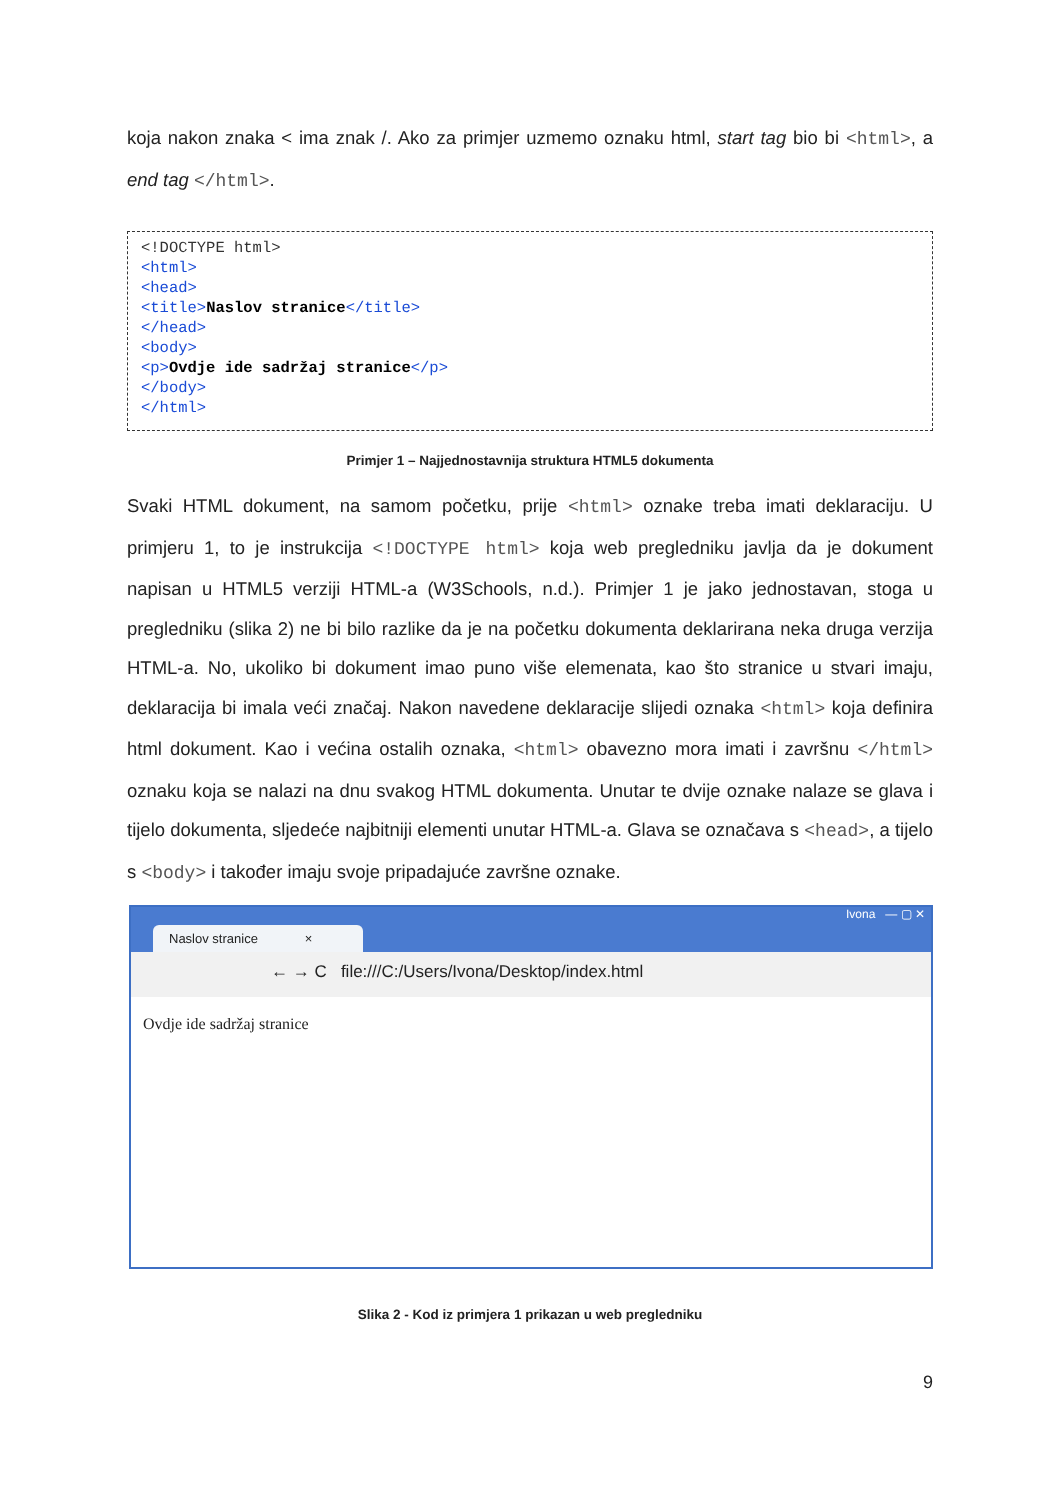koja nakon znaka < ima znak /. Ako za primjer uzmemo oznaku html, start tag bio bi <html>, a end tag </html>.
<!DOCTYPE html> <html> <head> <title>Naslov stranice</title> </head> <body> <p>Ovdje ide sadržaj stranice</p> </body> </html>
Primjer 1 – Najjednostavnija struktura HTML5 dokumenta
Svaki HTML dokument, na samom početku, prije <html> oznake treba imati deklaraciju. U primjeru 1, to je instrukcija <!DOCTYPE html> koja web pregledniku javlja da je dokument napisan u HTML5 verziji HTML-a (W3Schools, n.d.). Primjer 1 je jako jednostavan, stoga u pregledniku (slika 2) ne bi bilo razlike da je na početku dokumenta deklarirana neka druga verzija HTML-a. No, ukoliko bi dokument imao puno više elemenata, kao što stranice u stvari imaju, deklaracija bi imala veći značaj. Nakon navedene deklaracije slijedi oznaka <html> koja definira html dokument. Kao i većina ostalih oznaka, <html> obavezno mora imati i završnu </html> oznaku koja se nalazi na dnu svakog HTML dokumenta. Unutar te dvije oznake nalaze se glava i tijelo dokumenta, sljedeće najbitniji elementi unutar HTML-a. Glava se označava s <head>, a tijelo s <body> i također imaju svoje pripadajuće završne oznake.
Ivona — ▢ ✕
Naslov stranice ×
← → C file:///C:/Users/Ivona/Desktop/index.html
Ovdje ide sadržaj stranice
Slika 2 - Kod iz primjera 1 prikazan u web pregledniku
9